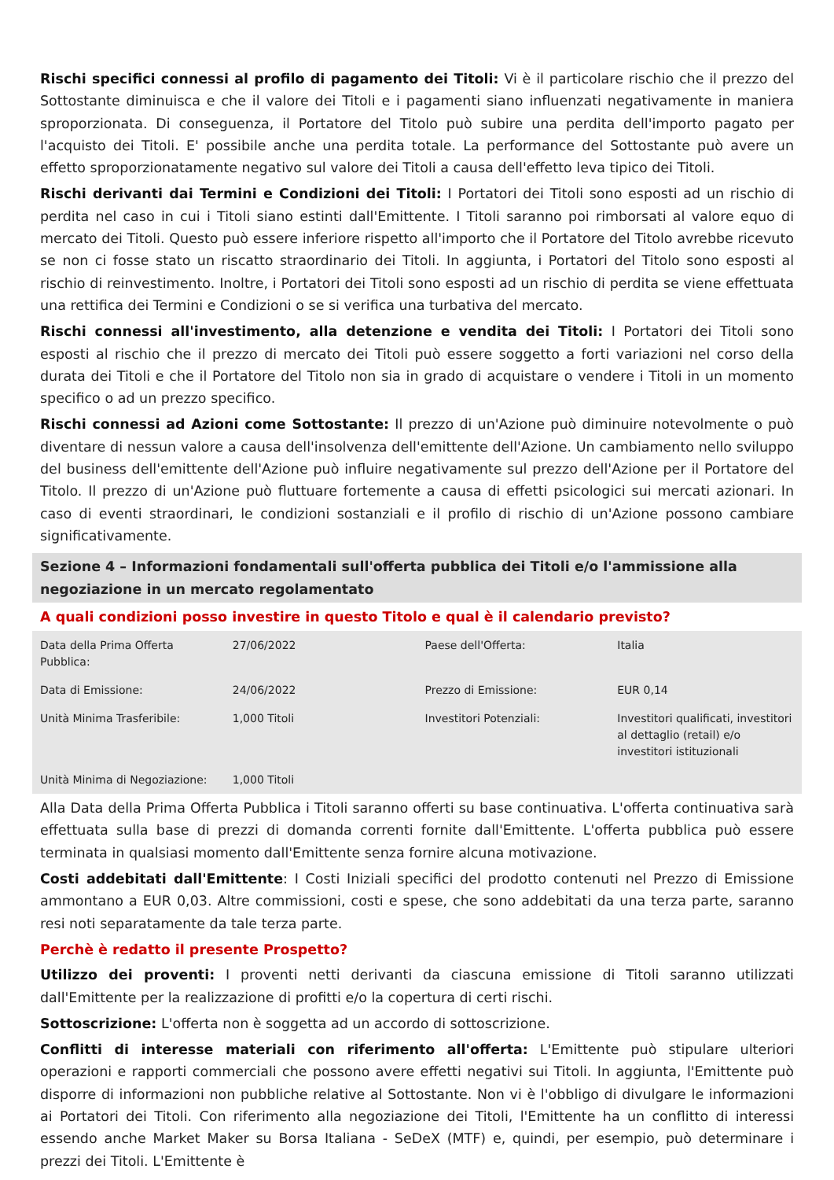Rischi specifici connessi al profilo di pagamento dei Titoli: Vi è il particolare rischio che il prezzo del Sottostante diminuisca e che il valore dei Titoli e i pagamenti siano influenzati negativamente in maniera sproporzionata. Di conseguenza, il Portatore del Titolo può subire una perdita dell'importo pagato per l'acquisto dei Titoli. E' possibile anche una perdita totale. La performance del Sottostante può avere un effetto sproporzionatamente negativo sul valore dei Titoli a causa dell'effetto leva tipico dei Titoli.
Rischi derivanti dai Termini e Condizioni dei Titoli: I Portatori dei Titoli sono esposti ad un rischio di perdita nel caso in cui i Titoli siano estinti dall'Emittente. I Titoli saranno poi rimborsati al valore equo di mercato dei Titoli. Questo può essere inferiore rispetto all'importo che il Portatore del Titolo avrebbe ricevuto se non ci fosse stato un riscatto straordinario dei Titoli. In aggiunta, i Portatori del Titolo sono esposti al rischio di reinvestimento. Inoltre, i Portatori dei Titoli sono esposti ad un rischio di perdita se viene effettuata una rettifica dei Termini e Condizioni o se si verifica una turbativa del mercato.
Rischi connessi all'investimento, alla detenzione e vendita dei Titoli: I Portatori dei Titoli sono esposti al rischio che il prezzo di mercato dei Titoli può essere soggetto a forti variazioni nel corso della durata dei Titoli e che il Portatore del Titolo non sia in grado di acquistare o vendere i Titoli in un momento specifico o ad un prezzo specifico.
Rischi connessi ad Azioni come Sottostante: Il prezzo di un'Azione può diminuire notevolmente o può diventare di nessun valore a causa dell'insolvenza dell'emittente dell'Azione. Un cambiamento nello sviluppo del business dell'emittente dell'Azione può influire negativamente sul prezzo dell'Azione per il Portatore del Titolo. Il prezzo di un'Azione può fluttuare fortemente a causa di effetti psicologici sui mercati azionari. In caso di eventi straordinari, le condizioni sostanziali e il profilo di rischio di un'Azione possono cambiare significativamente.
Sezione 4 – Informazioni fondamentali sull'offerta pubblica dei Titoli e/o l'ammissione alla negoziazione in un mercato regolamentato
A quali condizioni posso investire in questo Titolo e qual è il calendario previsto?
| Data della Prima Offerta Pubblica: | 27/06/2022 | Paese dell'Offerta: | Italia |
| Data di Emissione: | 24/06/2022 | Prezzo di Emissione: | EUR 0,14 |
| Unità Minima Trasferibile: | 1,000 Titoli | Investitori Potenziali: | Investitori qualificati, investitori al dettaglio (retail) e/o investitori istituzionali |
| Unità Minima di Negoziazione: | 1,000 Titoli | | |
Alla Data della Prima Offerta Pubblica i Titoli saranno offerti su base continuativa. L'offerta continuativa sarà effettuata sulla base di prezzi di domanda correnti fornite dall'Emittente. L'offerta pubblica può essere terminata in qualsiasi momento dall'Emittente senza fornire alcuna motivazione.
Costi addebitati dall'Emittente: I Costi Iniziali specifici del prodotto contenuti nel Prezzo di Emissione ammontano a EUR 0,03. Altre commissioni, costi e spese, che sono addebitati da una terza parte, saranno resi noti separatamente da tale terza parte.
Perchè è redatto il presente Prospetto?
Utilizzo dei proventi: I proventi netti derivanti da ciascuna emissione di Titoli saranno utilizzati dall'Emittente per la realizzazione di profitti e/o la copertura di certi rischi.
Sottoscrizione: L'offerta non è soggetta ad un accordo di sottoscrizione.
Conflitti di interesse materiali con riferimento all'offerta: L'Emittente può stipulare ulteriori operazioni e rapporti commerciali che possono avere effetti negativi sui Titoli. In aggiunta, l'Emittente può disporre di informazioni non pubbliche relative al Sottostante. Non vi è l'obbligo di divulgare le informazioni ai Portatori dei Titoli. Con riferimento alla negoziazione dei Titoli, l'Emittente ha un conflitto di interessi essendo anche Market Maker su Borsa Italiana - SeDeX (MTF) e, quindi, per esempio, può determinare i prezzi dei Titoli. L'Emittente è